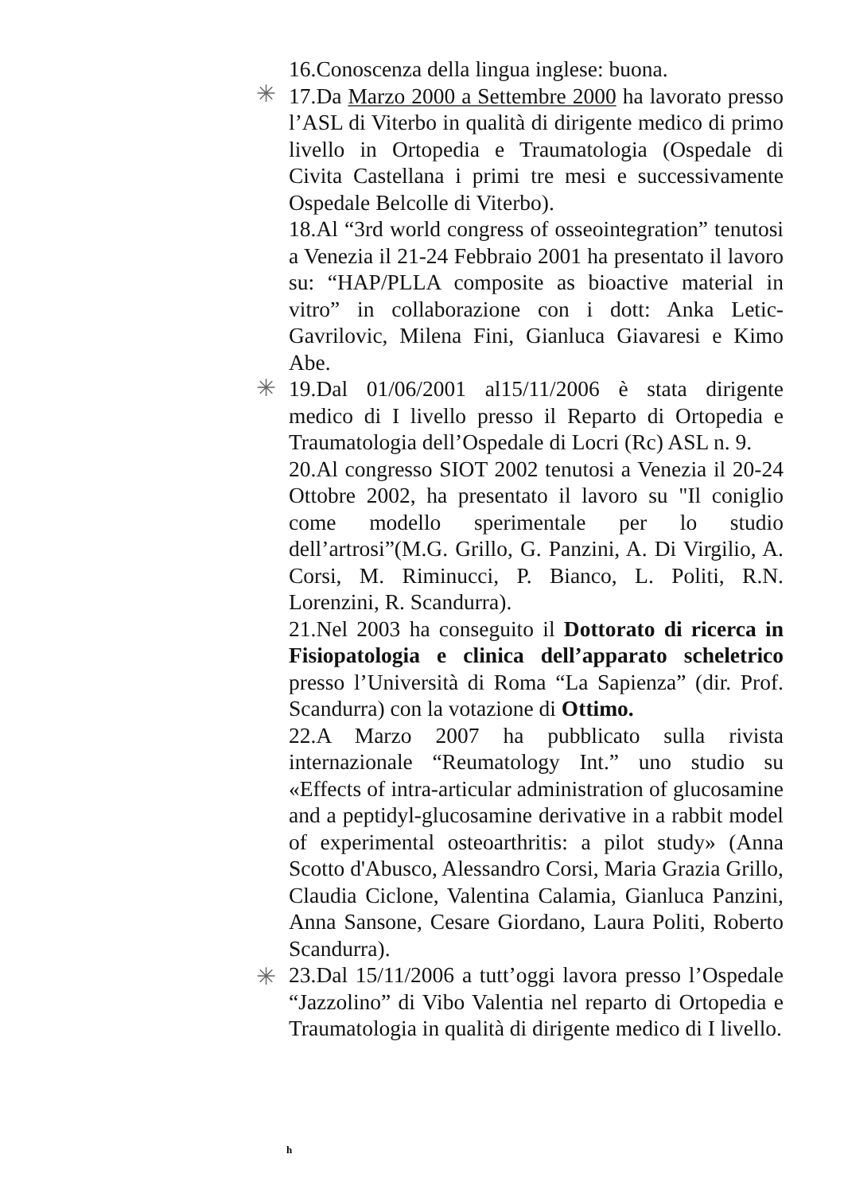✳
✳
✳
16.Conoscenza della lingua inglese: buona.
17.Da Marzo 2000 a Settembre 2000 ha lavorato presso l’ASL di Viterbo in qualità di dirigente medico di primo livello in Ortopedia e Traumatologia (Ospedale di Civita Castellana i primi tre mesi e successivamente Ospedale Belcolle di Viterbo).
18.Al “3rd world congress of osseointegration” tenutosi a Venezia il 21-24 Febbraio 2001 ha presentato il lavoro su: “HAP/PLLA composite as bioactive material in vitro” in collaborazione con i dott: Anka Letic-Gavrilovic, Milena Fini, Gianluca Giavaresi e Kimo Abe.
19.Dal 01/06/2001 al15/11/2006 è stata dirigente medico di I livello presso il Reparto di Ortopedia e Traumatologia dell’Ospedale di Locri (Rc) ASL n. 9.
20.Al congresso SIOT 2002 tenutosi a Venezia il 20-24 Ottobre 2002, ha presentato il lavoro su "Il coniglio come modello sperimentale per lo studio dell’artrosi”(M.G. Grillo, G. Panzini, A. Di Virgilio, A. Corsi, M. Riminucci, P. Bianco, L. Politi, R.N. Lorenzini, R. Scandurra).
21.Nel 2003 ha conseguito il Dottorato di ricerca in Fisiopatologia e clinica dell’apparato scheletrico presso l’Università di Roma “La Sapienza” (dir. Prof. Scandurra) con la votazione di Ottimo.
22.A Marzo 2007 ha pubblicato sulla rivista internazionale “Reumatology Int.” uno studio su «Effects of intra-articular administration of glucosamine and a peptidyl-glucosamine derivative in a rabbit model of experimental osteoarthritis: a pilot study» (Anna Scotto d'Abusco, Alessandro Corsi, Maria Grazia Grillo, Claudia Ciclone, Valentina Calamia, Gianluca Panzini, Anna Sansone, Cesare Giordano, Laura Politi, Roberto Scandurra).
23.Dal 15/11/2006 a tutt’oggi lavora presso l’Ospedale “Jazzolino” di Vibo Valentia nel reparto di Ortopedia e Traumatologia in qualità di dirigente medico di I livello.
h